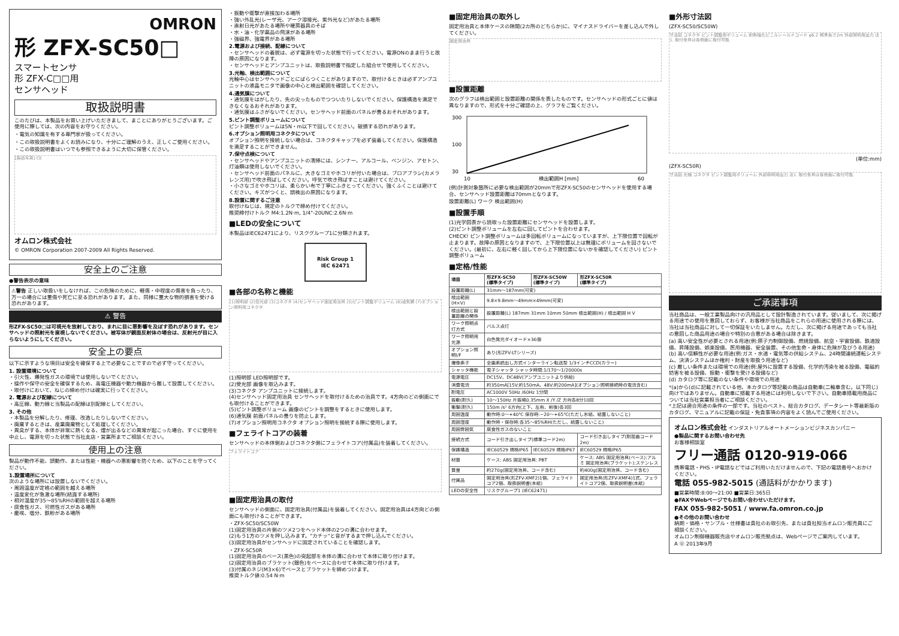OMRON
形 ZFX-SC50□
スマートセンサ
形 ZFX-C□□用
センサヘッド
取扱説明書
このたびは、本製品をお買い上げいただきまして、まことにありがとうございます。ご使用に際しては、次の内容をお守りください。
・電気の知識を有する専門家が扱ってください。
・この取扱説明書をよくお読みになり、十分にご理解のうえ、正しくご使用ください。
・この取扱説明書はいつでも参照できるように大切に保管ください。
[製品写真] CE
オムロン株式会社
© OMRON Corporation 2007-2009 All Rights Reserved.
安全上のご注意
●警告表示の意味
⚠警告 正しい取扱いをしなければ、この危険のために、軽傷・中程度の傷害を負ったり、万一の場合には重傷や死亡に至る恐れがあります。また、同様に重大な物的損害を受ける恐れがあります。
⚠ 警告
形ZFX-SC50□は可視光を放射しており、まれに目に悪影響を及ぼす恐れがあります。センサヘッドの照射光を直視しないでください。被写体が鏡面反射体の場合は、反射光が目に入らないようにしてください。
安全上の要点
以下に示すような項目は安全を確保する上で必要なことですので必ず守ってください。
1. 設置環境について
・引火性、爆発性ガスの環境では使用しないでください。
・操作や保守の安全を確保するため、高電圧機器や動力機器から離して設置してください。
・取付けにおいて、ねじの締め付けは確実に行ってください。
2. 電源および配線について
・高圧線、動力線と当製品の配線は別配線としてください。
3. その他
・本製品を分解したり、修理、改造したりしないでください。
・廃棄するときは、産業廃棄物として処理してください。
・異臭がする、本体が非常に熱くなる、煙が出るなどの異常が起こった場合、すぐに使用を中止し、電源を切った状態で当社支店・営業所までご相談ください。
使用上の注意
製品が動作不能、誤動作、または性能・機器への悪影響を防ぐため、以下のことを守ってください。
1.設置場所について
次のような場所には設置しないでください。
・周囲温度が定格の範囲を越える場所
・温度変化が急激な場所(結露する場所)
・相対湿度が35～85%RHの範囲を超える場所
・腐食性ガス、可燃性ガスがある場所
・塵埃、塩分、鉄粉がある場所
・振動や衝撃が直接加わる場所
・強い外乱光(レーザ光、アーク溶接光、紫外光など)があたる場所
・直射日光があたる場所や暖房器具のそば
・水・油・化学薬品の飛沫がある場所
・強磁界、強電界がある場所
2.電源および接続、配線について
・センサヘッドの着脱は、必ず電源を切った状態で行ってください。電源ONのまま行うと故障の原因になります。
・センサヘッドとアンプユニットは、取扱説明書で指定した組合せで使用してください。
3.光軸、検出範囲について
光軸中心はセンサヘッドごとにばらつくことがありますので、取付けるときは必ずアンプユニットの液晶モニタで画像の中心と検出範囲を確認してください。
4.通気膜について
・通気膜をはがしたり、先の尖ったものでつついたりしないでください。保護構造を満足できなくなるおそれがあります。
・通気膜はふさがないでください。センサヘッド前面のパネルが曇るおそれがあります。
5.ピント調整ボリュームについて
ピント調整ボリュームは5N・m以下で回してください。破損する恐れがあります。
6.オプション照明用コネクタについて
オプション照明を接続しない場合は、コネクタキャップを必ず装着してください。保護構造を満足することができません。
7.保守点検について
・センサヘッドやアンプユニットの清掃には、シンナー、アルコール、ベンジン、アセトン、灯油類は使用しないでください。
・センサヘッド前面のパネルに、大きなゴミやホコリが付いた場合は、ブロアブラシ(カメラレンズ用)で吹き飛ばしてください。呼気で吹き飛ばすことは避けてください。
・小さなゴミやホコリは、柔らかい布で丁寧にふきとってください。強くふくことは避けてください。キズがつくと、誤検出の原因になります。
8.設置に関するご注意
取付けねじは、規定のトルクで締め付けてください。
推奨締付けトルク M4:1.2N·m, 1/4"-20UNC:2.6N·m
■LEDの安全について
本製品はIEC62471により、リスクグループ1に分類されます。
Risk Group 1
IEC 62471
■各部の名称と機能
(1)照明部 (2)受光部 (3)コネクタ (4)センサヘッド固定用治具 (5)ピント調整ボリューム (6)通気膜 (7)オプション照明用コネクタ
(1)照明部 LED照明部です。
(2)受光部 画像を取込みます。
(3)コネクタ アンプユニットに接続します。
(4)センサヘッド固定用治具 センサヘッドを取付けるための治具です。4方向のどの側面にでも取付けることができます。
(5)ピント調整ボリューム 画像のピントを調整をするときに使用します。
(6)通気膜 前面パネルの曇りを防止します。
(7)オプション照明用コネクタ オプション照明を接続する際に使用します。
■フェライトコアの装着
センサヘッドの本体側およびコネクタ側にフェライトコア(付属品)を装着してください。
フェライトコア
■固定用治具の取付
センサヘッドの側面に、固定用治具(付属品)を装着してください。固定用治具は4方向どの側面にも取付けることができます。
・ZFX-SC50/SC50W
(1)固定用治具の片側のツメ2つをヘッド本体の2つの溝に合わせます。
(2)もう1方のツメを押し込みます。"カチッ"と音がするまで押し込んでください。
(3)固定用治具がセンサヘッドに固定されていることを確認します。
・ZFX-SC50R
(1)固定用治具のベース(黒色)の突起部を本体の溝に合わせて本体に取り付けます。
(2)固定用治具のブラケット(銀色)をベースに合わせて本体に取り付けます。
(3)付属のネジ(M3×6)でベースとブラケットを締めつけます。
推奨トルク値:0.54 N·m
■固定用治具の取外し
固定用治具と本体ケースの隙間(2カ所のどちらか)に、マイナスドライバーを差し込んで外してください。
固定用治具
■設置距離
次のグラフは検出範囲と設置距離の関係を表したものです。センサヘッドの形式ごとに値は異なりますので、形式を十分ご確認の上、グラフをご覧ください。
300
100
30
10
検出範囲H [mm]
60
(例)計測対象箇所に必要な検出範囲が20mmで形ZFX-SC50のセンサヘッドを使用する場合、センサヘッド設置距離は70mmとなります。
設置距離(L) ワーク 検出範囲(H)
■設置手順
(1)光学図表から読取った設置距離にセンサヘッドを設置します。
(2)ピント調整ボリュームを左右に回してピントを合わせます。
CHECK! ピント調整ボリュームは多回転ボリュームになっていますが、上下限位置で回転が止まります。故障の原因となりますので、上下限位置以上は無理にボリュームを回さないでください。(最初に、左右に軽く回してから上下限位置にないかを確認してください) ピント調整ボリューム
■定格/性能
| 項目 | 形ZFX-SC50 (標準タイプ) | 形ZFX-SC50W (標準タイプ) | 形ZFX-SC50R (標準タイプ) |
| --- | --- | --- | --- |
| 設置距離(L) | 31mm～187mm(可変) | | |
| 検出範囲(H×V) | 9.8×9.8mm～49mm×49mm(可変) | | |
| 検出範囲と設置距離の関係 | 設置距離(L) 187mm 31mm 10mm 50mm 検出範囲(H) / 検出範囲 H V | | |
| ワーク照明点灯方式 | パルス点灯 | | |
| ワーク照明用光源 | 白色発光ダイオード×36個 | | |
| オプション照明I/F | あり(形ZFV-LTシリーズ) | | |
| 撮像素子 | 全画素読出し方式インターライン転送型 1/3インチCCD(カラー) | | |
| シャッタ機能 | 電子シャッタ シャッタ時間:1/170～1/20000s | | |
| 電源電圧 | DC15V、DC48V(アンプユニットより供給) | | |
| 消費電流 | 約350mA[15V:約150mA、48V:約200mA](オプション照明接続時の電流含む) | | |
| 耐電圧 | AC1000V 50Hz /60Hz 1分間 | | |
| 振動(耐久) | 10～150Hz 片振幅0.35mm X /Y /Z 方向各8分10回 | | |
| 衝撃(耐久) | 150m /s² 6方向(上下、左右、前後)各3回 | | |
| 周囲温度 | 動作時:0～+40℃ 保存時:−20～+65℃(ただし氷結、結露しないこと) | | |
| 周囲湿度 | 動作時・保存時:各35～85%RH(ただし、結露しないこと) | | |
| 周囲雰囲気 | 腐食性ガスのないこと | | |
| 接続方式 | コード引き出しタイプ(標準コード2m) | | コード引き出しタイプ(耐屈曲コード2m) |
| 保護構造 | IEC60529 規格IP65 | IEC60529 規格IP67 | IEC60529 規格IP65 |
| 材質 | ケース: ABS 固定用治具: PBT | | ケース: ABS 固定用治具(ベース):アルミ 固定用治具(ブラケット):ステンレス |
| 質量 | 約270g(固定用治具、コード含む) | | 約400g(固定用治具、コード含む) |
| 付属品 | 固定用治具(形ZFV-XMF2)1個、フェライトコア2個、取扱説明書(本紙) | | 固定用治具(形ZFV-XMF4)1式、フェライトコア2個、取扱説明書(本紙) |
| LEDの安全性 | リスクグループ1 (IEC62471) | | |
■外形寸法図
(ZFX-SC50/SC50W)
寸法図 コネクタ ピント調整用ボリューム 耐熱塩化ビニルシールドコード φ6.2 標準長さ2m 外部照明用出力 注1. 取付金具は各側面に取付可能
(単位:mm)
(ZFX-SC50R)
寸法図 光軸 コネクタ ピント調整用ボリューム 外部照明用出力 注1. 取付金具は各側面に取付可能
ご承諾事項
当社商品は、一般工業製品向けの汎用品として設計製造されています。従いまして、次に掲げる用途での使用を意図しておらず、お客様が当社商品をこれらの用途に使用される際には、当社は当社商品に対して一切保証をいたしません。ただし、次に掲げる用途であっても当社の意図した商品用途の場合や特別の合意がある場合は除きます。
(a) 高い安全性が必要とされる用途(例:原子力制御設備、燃焼設備、航空・宇宙設備、鉄道設備、昇降設備、娯楽設備、医用機器、安全装置、その他生命・身体に危険が及びうる用途)
(b) 高い信頼性が必要な用途(例:ガス・水道・電気等の供給システム、24時間連続運転システム、決済システムほか権利・財産を取扱う用途など)
(c) 厳しい条件または環境での用途(例:屋外に設置する設備、化学的汚染を被る設備、電磁的妨害を被る設備、振動・衝撃を受ける設備など)
(d) カタログ等に記載のない条件や環境での用途
*(a)から(d)に記載されている他、本カタログ等記載の商品は自動車(二輪車含む。以下同じ)向けではありません。自動車に搭載する用途には利用しないで下さい。自動車搭載用商品については当社営業担当者にご相談ください。
*上記は適合用途の条件の一部です。当社のベスト、総合カタログ、データシート等最新版のカタログ、マニュアルに記載の保証・免責事項の内容をよく読んでご使用ください。
オムロン株式会社 インダストリアルオートメーションビジネスカンパニー
●製品に関するお問い合わせ先
お客様相談室
フリー通話 0120-919-066
携帯電話・PHS・IP電話などではご利用いただけませんので、下記の電話番号へおかけください。
電話 055-982-5015 (通話料がかかります)
■営業時間:8:00～21:00 ■営業日:365日
●FAXやWebページでもお問い合わせいただけます。
FAX 055-982-5051 / www.fa.omron.co.jp
●その他のお問い合わせ
納期・価格・サンプル・仕様書は貴社のお取引先、または貴社担当オムロン販売員にご相談ください。
オムロン制御機器販売店やオムロン販売拠点は、Webページでご案内しています。
A Ⓤ 2013年9月